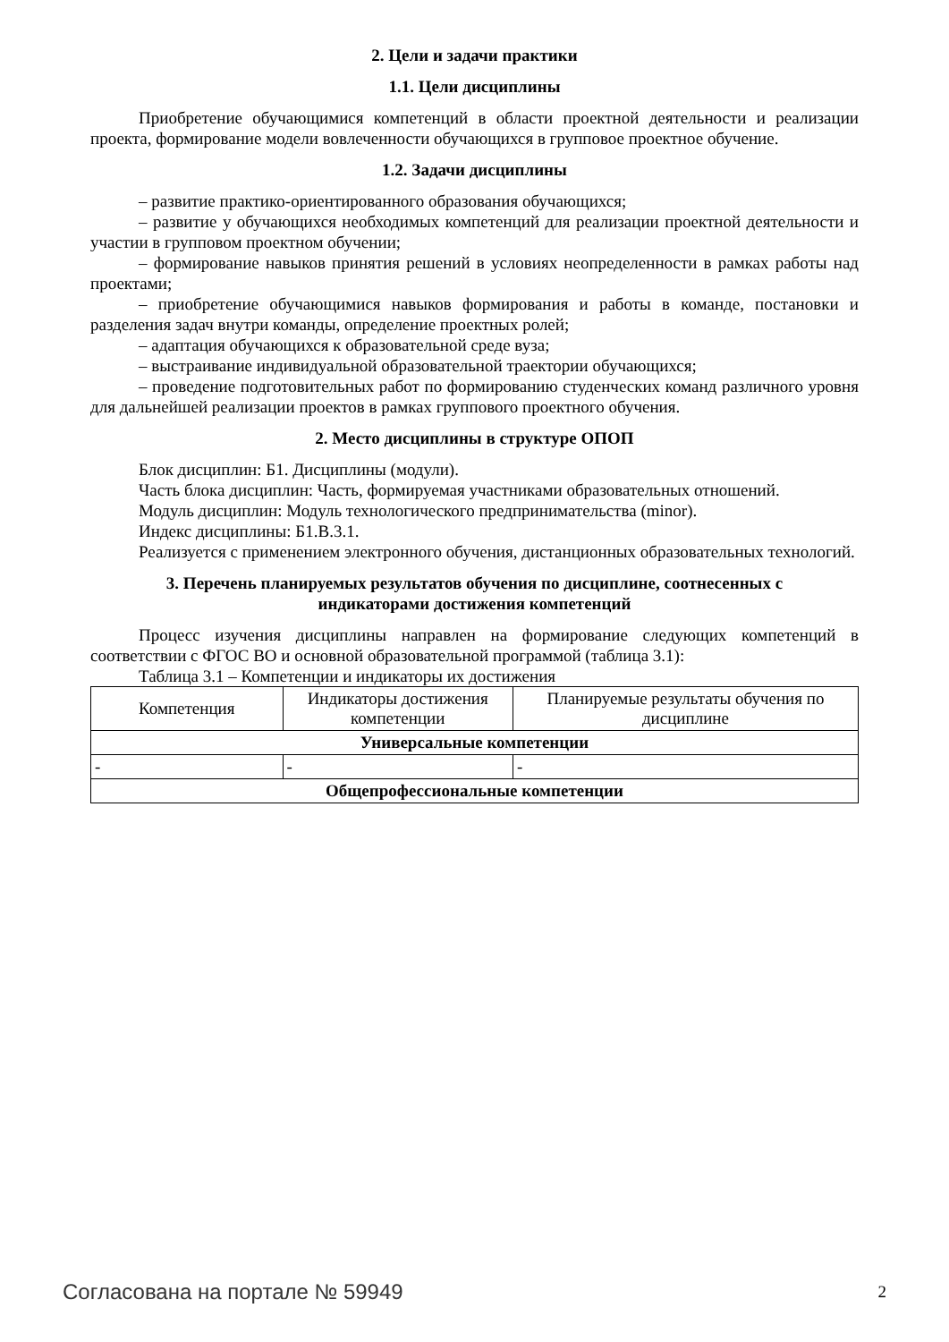2. Цели и задачи практики
1.1. Цели дисциплины
Приобретение обучающимися компетенций в области проектной деятельности и реализации проекта, формирование модели вовлеченности обучающихся в групповое проектное обучение.
1.2. Задачи дисциплины
– развитие практико-ориентированного образования обучающихся;
– развитие у обучающихся необходимых компетенций для реализации проектной деятельности и участии в групповом проектном обучении;
– формирование навыков принятия решений в условиях неопределенности в рамках работы над проектами;
– приобретение обучающимися навыков формирования и работы в команде, постановки и разделения задач внутри команды, определение проектных ролей;
– адаптация обучающихся к образовательной среде вуза;
– выстраивание индивидуальной образовательной траектории обучающихся;
– проведение подготовительных работ по формированию студенческих команд различного уровня для дальнейшей реализации проектов в рамках группового проектного обучения.
2. Место дисциплины в структуре ОПОП
Блок дисциплин: Б1. Дисциплины (модули).
Часть блока дисциплин: Часть, формируемая участниками образовательных отношений.
Модуль дисциплин: Модуль технологического предпринимательства (minor).
Индекс дисциплины: Б1.В.3.1.
Реализуется с применением электронного обучения, дистанционных образовательных технологий.
3. Перечень планируемых результатов обучения по дисциплине, соотнесенных с
индикаторами достижения компетенций
Процесс изучения дисциплины направлен на формирование следующих компетенций в соответствии с ФГОС ВО и основной образовательной программой (таблица 3.1):
Таблица 3.1 – Компетенции и индикаторы их достижения
| Компетенция | Индикаторы достижения компетенции | Планируемые результаты обучения по дисциплине |
| --- | --- | --- |
| Универсальные компетенции | | |
| - | - | - |
| Общепрофессиональные компетенции | | |
Согласована на портале № 59949 2